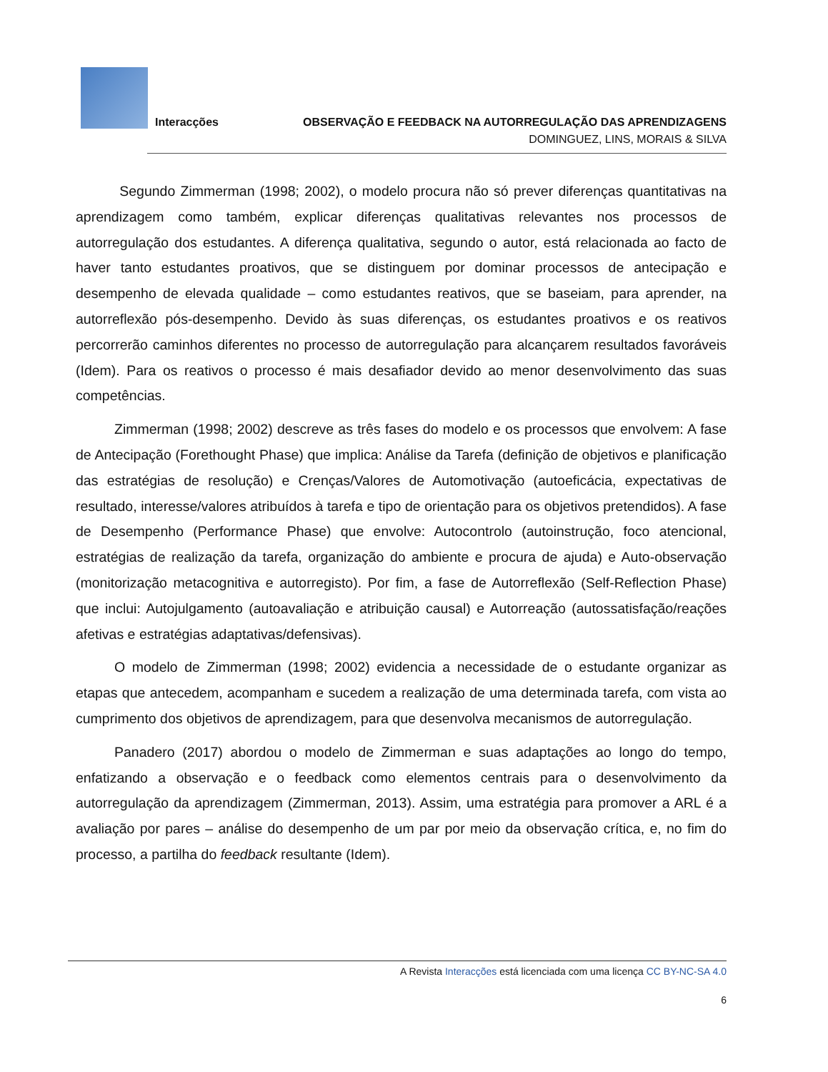Interacções
OBSERVAÇÃO E FEEDBACK NA AUTORREGULAÇÃO DAS APRENDIZAGENS
DOMINGUEZ, LINS, MORAIS & SILVA
Segundo Zimmerman (1998; 2002), o modelo procura não só prever diferenças quantitativas na aprendizagem como também, explicar diferenças qualitativas relevantes nos processos de autorregulação dos estudantes. A diferença qualitativa, segundo o autor, está relacionada ao facto de haver tanto estudantes proativos, que se distinguem por dominar processos de antecipação e desempenho de elevada qualidade – como estudantes reativos, que se baseiam, para aprender, na autorreflexão pós-desempenho. Devido às suas diferenças, os estudantes proativos e os reativos percorrerão caminhos diferentes no processo de autorregulação para alcançarem resultados favoráveis (Idem). Para os reativos o processo é mais desafiador devido ao menor desenvolvimento das suas competências.
Zimmerman (1998; 2002) descreve as três fases do modelo e os processos que envolvem: A fase de Antecipação (Forethought Phase) que implica: Análise da Tarefa (definição de objetivos e planificação das estratégias de resolução) e Crenças/Valores de Automotivação (autoeficácia, expectativas de resultado, interesse/valores atribuídos à tarefa e tipo de orientação para os objetivos pretendidos). A fase de Desempenho (Performance Phase) que envolve: Autocontrolo (autoinstrução, foco atencional, estratégias de realização da tarefa, organização do ambiente e procura de ajuda) e Auto-observação (monitorização metacognitiva e autorregisto). Por fim, a fase de Autorreflexão (Self-Reflection Phase) que inclui: Autojulgamento (autoavaliação e atribuição causal) e Autorreação (autossatisfação/reações afetivas e estratégias adaptativas/defensivas).
O modelo de Zimmerman (1998; 2002) evidencia a necessidade de o estudante organizar as etapas que antecedem, acompanham e sucedem a realização de uma determinada tarefa, com vista ao cumprimento dos objetivos de aprendizagem, para que desenvolva mecanismos de autorregulação.
Panadero (2017) abordou o modelo de Zimmerman e suas adaptações ao longo do tempo, enfatizando a observação e o feedback como elementos centrais para o desenvolvimento da autorregulação da aprendizagem (Zimmerman, 2013). Assim, uma estratégia para promover a ARL é a avaliação por pares – análise do desempenho de um par por meio da observação crítica, e, no fim do processo, a partilha do feedback resultante (Idem).
A Revista Interacções está licenciada com uma licença CC BY-NC-SA 4.0
6